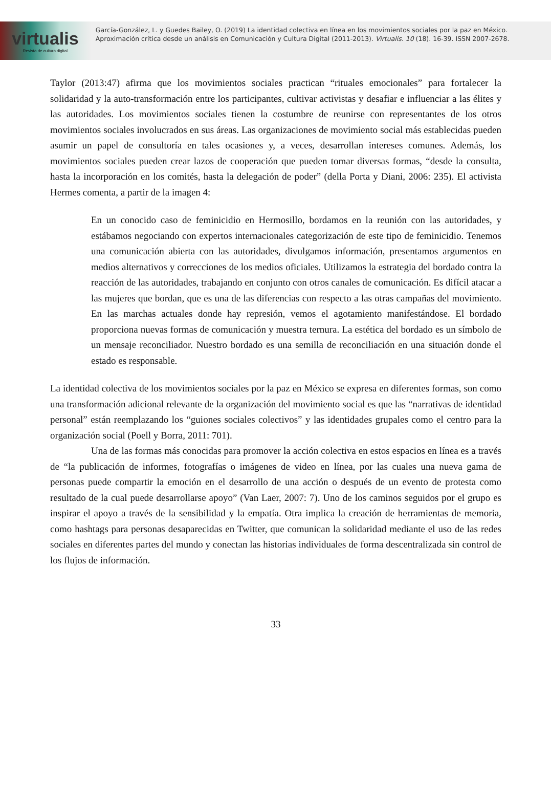virtualis
Revista de cultura digital
García-González, L. y Guedes Bailey, O. (2019) La identidad colectiva en línea en los movimientos sociales por la paz en México. Aproximación crítica desde un análisis en Comunicación y Cultura Digital (2011-2013). Virtualis. 10 (18). 16-39. ISSN 2007-2678.
Taylor (2013:47) afirma que los movimientos sociales practican “rituales emocionales” para fortalecer la solidaridad y la auto-transformación entre los participantes, cultivar activistas y desafiar e influenciar a las élites y las autoridades. Los movimientos sociales tienen la costumbre de reunirse con representantes de los otros movimientos sociales involucrados en sus áreas. Las organizaciones de movimiento social más establecidas pueden asumir un papel de consultoría en tales ocasiones y, a veces, desarrollan intereses comunes. Además, los movimientos sociales pueden crear lazos de cooperación que pueden tomar diversas formas, “desde la consulta, hasta la incorporación en los comités, hasta la delegación de poder” (della Porta y Diani, 2006: 235). El activista Hermes comenta, a partir de la imagen 4:
En un conocido caso de feminicidio en Hermosillo, bordamos en la reunión con las autoridades, y estábamos negociando con expertos internacionales categorización de este tipo de feminicidio. Tenemos una comunicación abierta con las autoridades, divulgamos información, presentamos argumentos en medios alternativos y correcciones de los medios oficiales. Utilizamos la estrategia del bordado contra la reacción de las autoridades, trabajando en conjunto con otros canales de comunicación. Es difícil atacar a las mujeres que bordan, que es una de las diferencias con respecto a las otras campañas del movimiento. En las marchas actuales donde hay represión, vemos el agotamiento manifestándose. El bordado proporciona nuevas formas de comunicación y muestra ternura. La estética del bordado es un símbolo de un mensaje reconciliador. Nuestro bordado es una semilla de reconciliación en una situación donde el estado es responsable.
La identidad colectiva de los movimientos sociales por la paz en México se expresa en diferentes formas, son como una transformación adicional relevante de la organización del movimiento social es que las “narrativas de identidad personal” están reemplazando los “guiones sociales colectivos” y las identidades grupales como el centro para la organización social (Poell y Borra, 2011: 701).
Una de las formas más conocidas para promover la acción colectiva en estos espacios en línea es a través de “la publicación de informes, fotografías o imágenes de video en línea, por las cuales una nueva gama de personas puede compartir la emoción en el desarrollo de una acción o después de un evento de protesta como resultado de la cual puede desarrollarse apoyo” (Van Laer, 2007: 7). Uno de los caminos seguidos por el grupo es inspirar el apoyo a través de la sensibilidad y la empatía. Otra implica la creación de herramientas de memoria, como hashtags para personas desaparecidas en Twitter, que comunican la solidaridad mediante el uso de las redes sociales en diferentes partes del mundo y conectan las historias individuales de forma descentralizada sin control de los flujos de información.
33